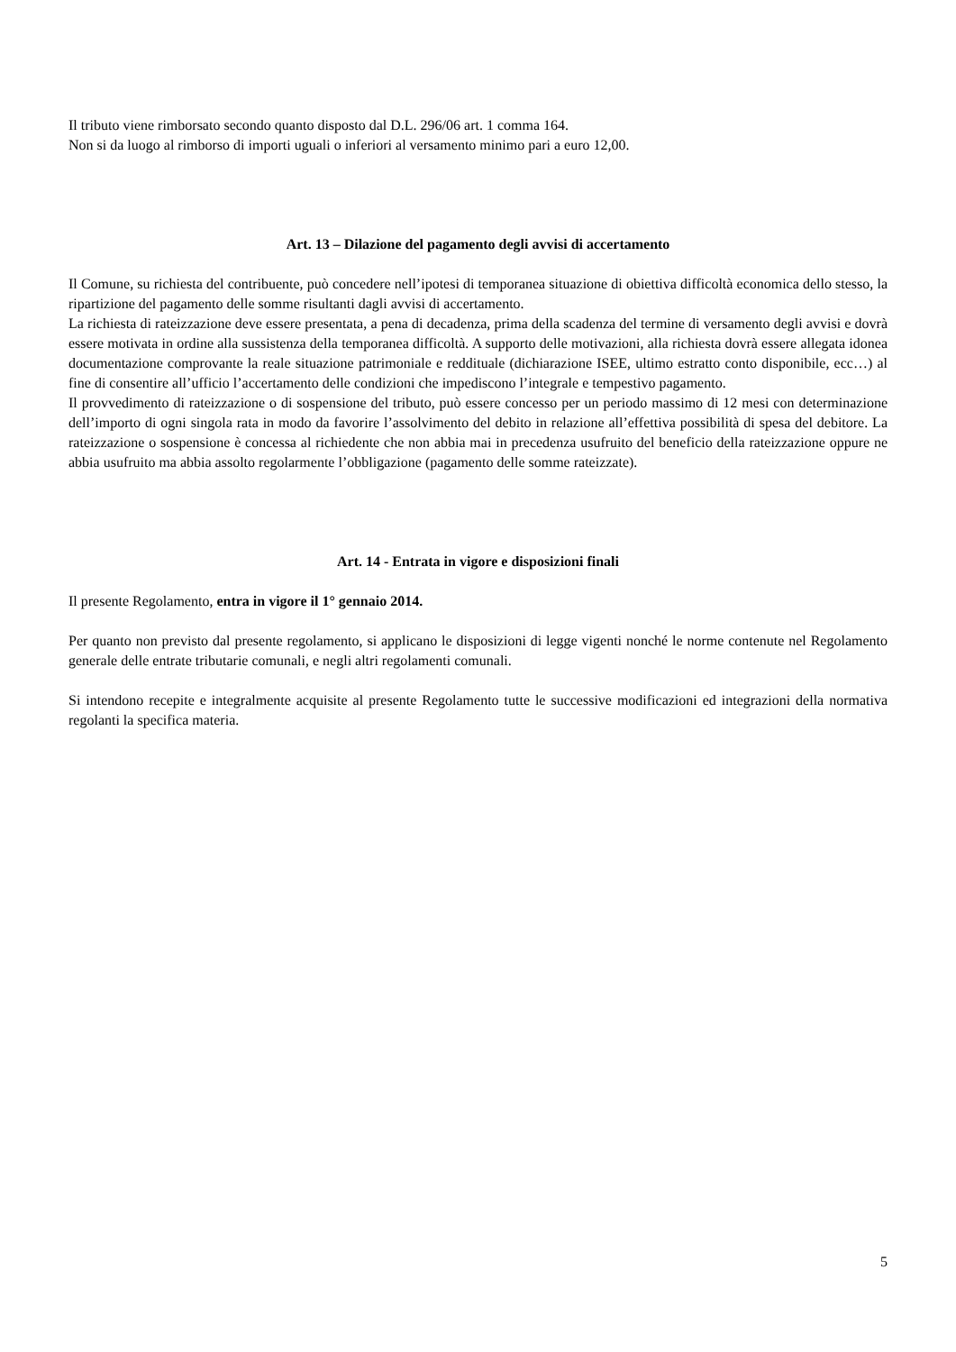Il tributo viene rimborsato secondo quanto disposto dal D.L. 296/06 art. 1 comma 164.
Non si da luogo al rimborso di importi uguali o inferiori al versamento minimo pari a euro 12,00.
Art. 13 – Dilazione del pagamento degli avvisi di accertamento
Il Comune, su richiesta del contribuente, può concedere nell’ipotesi di temporanea situazione di obiettiva difficoltà economica dello stesso, la ripartizione del pagamento delle somme risultanti dagli avvisi di accertamento.
La richiesta di rateizzazione deve essere presentata, a pena di decadenza, prima della scadenza del termine di versamento degli avvisi e dovrà essere motivata in ordine alla sussistenza della temporanea difficoltà. A supporto delle motivazioni, alla richiesta dovrà essere allegata idonea documentazione comprovante la reale situazione patrimoniale e reddituale (dichiarazione ISEE, ultimo estratto conto disponibile, ecc…) al fine di consentire all’ufficio l’accertamento delle condizioni che impediscono l’integrale e tempestivo pagamento.
Il provvedimento di rateizzazione o di sospensione del tributo, può essere concesso per un periodo massimo di 12 mesi con determinazione dell’importo di ogni singola rata in modo da favorire l’assolvimento del debito in relazione all’effettiva possibilità di spesa del debitore. La rateizzazione o sospensione è concessa al richiedente che non abbia mai in precedenza usufruito del beneficio della rateizzazione oppure ne abbia usufruito ma abbia assolto regolarmente l’obbligazione (pagamento delle somme rateizzate).
Art. 14 - Entrata in vigore e disposizioni finali
Il presente Regolamento, entra in vigore il 1° gennaio 2014.
Per quanto non previsto dal presente regolamento, si applicano le disposizioni di legge vigenti nonché le norme contenute nel Regolamento generale delle entrate tributarie comunali, e negli altri regolamenti comunali.
Si intendono recepite e integralmente acquisite al presente Regolamento tutte le successive modificazioni ed integrazioni della normativa regolanti la specifica materia.
5